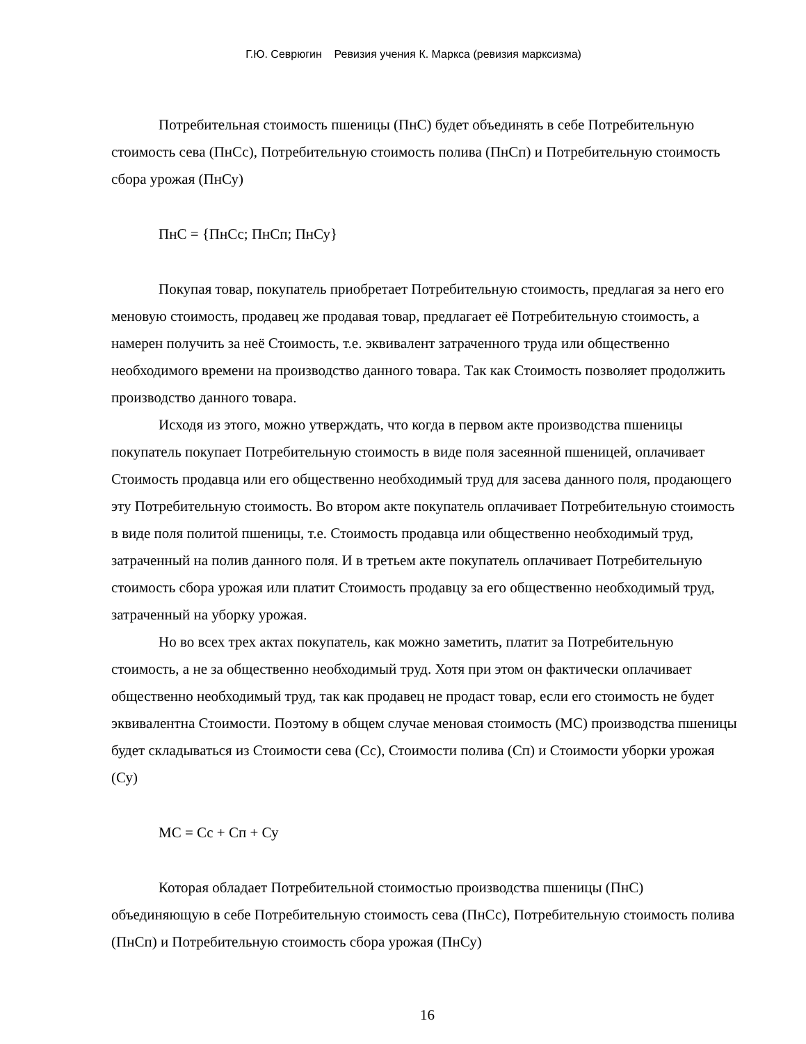Г.Ю. Севрюгин Ревизия учения К. Маркса (ревизия марксизма)
Потребительная стоимость пшеницы (ПнС) будет объединять в себе Потребительную стоимость сева (ПнСс), Потребительную стоимость полива (ПнСп) и Потребительную стоимость сбора урожая (ПнСу)
ПнС = {ПнСс; ПнСп; ПнСу}
Покупая товар, покупатель приобретает Потребительную стоимость, предлагая за него его меновую стоимость, продавец же продавая товар, предлагает её Потребительную стоимость, а намерен получить за неё Стоимость, т.е. эквивалент затраченного труда или общественно необходимого времени на производство данного товара. Так как Стоимость позволяет продолжить производство данного товара.
Исходя из этого, можно утверждать, что когда в первом акте производства пшеницы покупатель покупает Потребительную стоимость в виде поля засеянной пшеницей, оплачивает Стоимость продавца или его общественно необходимый труд для засева данного поля, продающего эту Потребительную стоимость. Во втором акте покупатель оплачивает Потребительную стоимость в виде поля политой пшеницы, т.е. Стоимость продавца или общественно необходимый труд, затраченный на полив данного поля. И в третьем акте покупатель оплачивает Потребительную стоимость сбора урожая или платит Стоимость продавцу за его общественно необходимый труд, затраченный на уборку урожая.
Но во всех трех актах покупатель, как можно заметить, платит за Потребительную стоимость, а не за общественно необходимый труд. Хотя при этом он фактически оплачивает общественно необходимый труд, так как продавец не продаст товар, если его стоимость не будет эквивалентна Стоимости. Поэтому в общем случае меновая стоимость (МС) производства пшеницы будет складываться из Стоимости сева (Сс), Стоимости полива (Сп) и Стоимости уборки урожая (Су)
МС = Сс + Сп + Су
Которая обладает Потребительной стоимостью производства пшеницы (ПнС) объединяющую в себе Потребительную стоимость сева (ПнСс), Потребительную стоимость полива (ПнСп) и Потребительную стоимость сбора урожая (ПнСу)
16